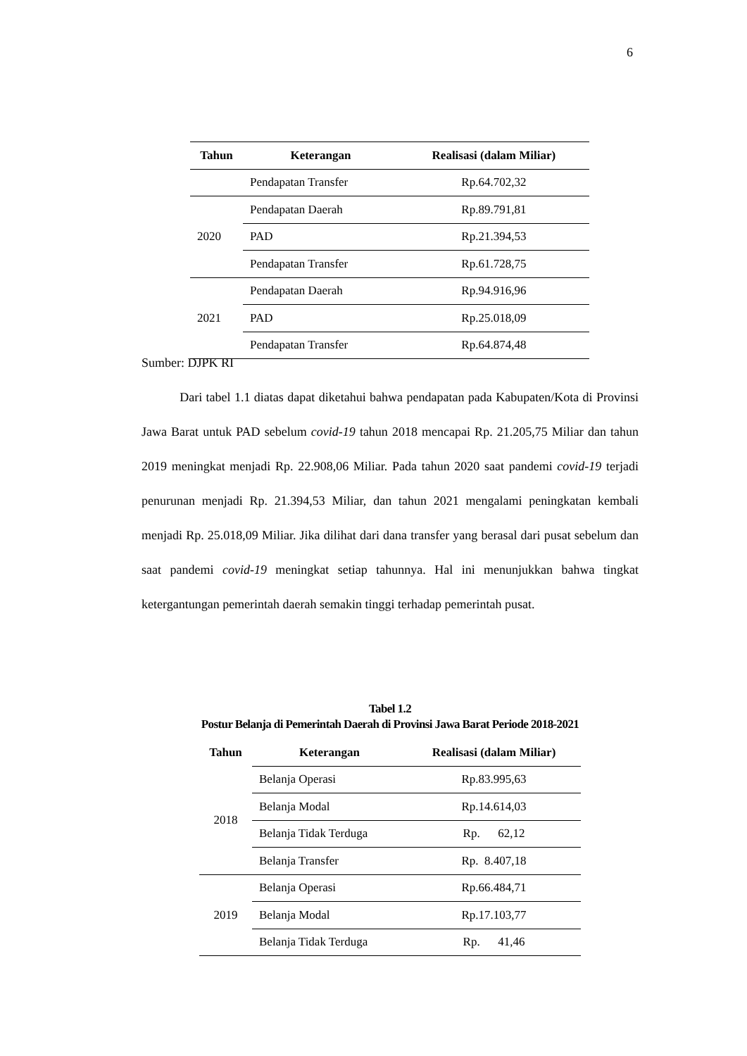6
| Tahun | Keterangan | Realisasi (dalam Miliar) |
| --- | --- | --- |
| | Pendapatan Transfer | Rp.64.702,32 |
| 2020 | Pendapatan Daerah | Rp.89.791,81 |
| | PAD | Rp.21.394,53 |
| | Pendapatan Transfer | Rp.61.728,75 |
| 2021 | Pendapatan Daerah | Rp.94.916,96 |
| | PAD | Rp.25.018,09 |
| | Pendapatan Transfer | Rp.64.874,48 |
Sumber: DJPK RI
Dari tabel 1.1 diatas dapat diketahui bahwa pendapatan pada Kabupaten/Kota di Provinsi Jawa Barat untuk PAD sebelum covid-19 tahun 2018 mencapai Rp. 21.205,75 Miliar dan tahun 2019 meningkat menjadi Rp. 22.908,06 Miliar. Pada tahun 2020 saat pandemi covid-19 terjadi penurunan menjadi Rp. 21.394,53 Miliar, dan tahun 2021 mengalami peningkatan kembali menjadi Rp. 25.018,09 Miliar. Jika dilihat dari dana transfer yang berasal dari pusat sebelum dan saat pandemi covid-19 meningkat setiap tahunnya. Hal ini menunjukkan bahwa tingkat ketergantungan pemerintah daerah semakin tinggi terhadap pemerintah pusat.
Tabel 1.2
Postur Belanja di Pemerintah Daerah di Provinsi Jawa Barat Periode 2018-2021
| Tahun | Keterangan | Realisasi (dalam Miliar) |
| --- | --- | --- |
| 2018 | Belanja Operasi | Rp.83.995,63 |
| | Belanja Modal | Rp.14.614,03 |
| | Belanja Tidak Terduga | Rp. 62,12 |
| | Belanja Transfer | Rp. 8.407,18 |
| 2019 | Belanja Operasi | Rp.66.484,71 |
| | Belanja Modal | Rp.17.103,77 |
| | Belanja Tidak Terduga | Rp. 41,46 |